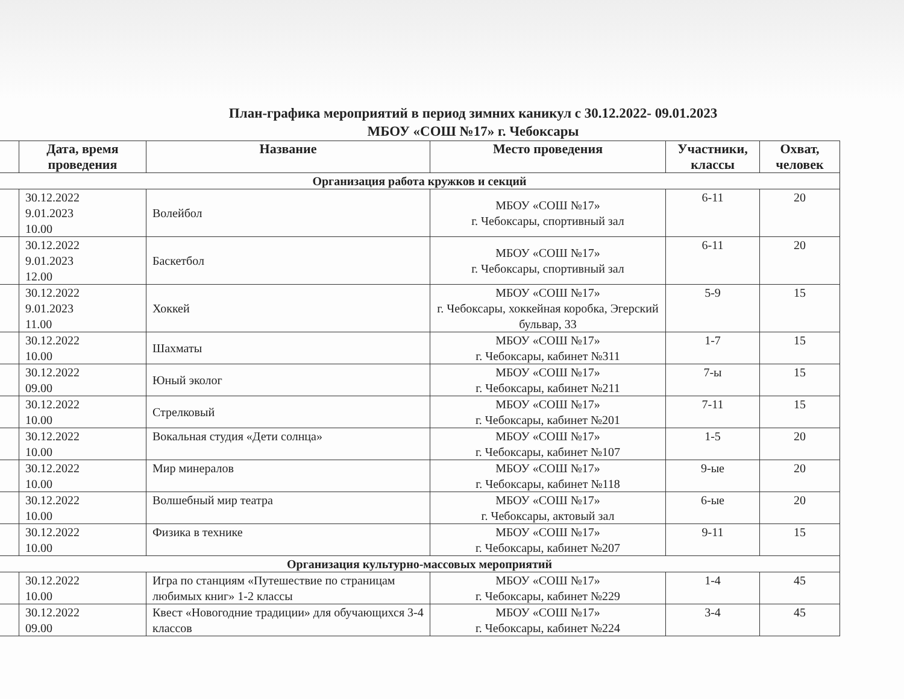План-графика мероприятий в период зимних каникул с 30.12.2022- 09.01.2023
МБОУ «СОШ №17» г. Чебоксары
| | Дата, время проведения | Название | Место проведения | Участники, классы | Охват, человек |
| --- | --- | --- | --- | --- | --- |
| Организация работа кружков и секций | | | | | |
| | 30.12.2022 9.01.2023 10.00 | Волейбол | МБОУ «СОШ №17» г. Чебоксары, спортивный зал | 6-11 | 20 |
| | 30.12.2022 9.01.2023 12.00 | Баскетбол | МБОУ «СОШ №17» г. Чебоксары, спортивный зал | 6-11 | 20 |
| | 30.12.2022 9.01.2023 11.00 | Хоккей | МБОУ «СОШ №17» г. Чебоксары, хоккейная коробка, Эгерский бульвар, 33 | 5-9 | 15 |
| | 30.12.2022 10.00 | Шахматы | МБОУ «СОШ №17» г. Чебоксары, кабинет №311 | 1-7 | 15 |
| | 30.12.2022 09.00 | Юный эколог | МБОУ «СОШ №17» г. Чебоксары, кабинет №211 | 7-ы | 15 |
| | 30.12.2022 10.00 | Стрелковый | МБОУ «СОШ №17» г. Чебоксары, кабинет №201 | 7-11 | 15 |
| | 30.12.2022 10.00 | Вокальная студия «Дети солнца» | МБОУ «СОШ №17» г. Чебоксары, кабинет №107 | 1-5 | 20 |
| | 30.12.2022 10.00 | Мир минералов | МБОУ «СОШ №17» г. Чебоксары, кабинет №118 | 9-ые | 20 |
| | 30.12.2022 10.00 | Волшебный мир театра | МБОУ «СОШ №17» г. Чебоксары, актовый зал | 6-ые | 20 |
| | 30.12.2022 10.00 | Физика в технике | МБОУ «СОШ №17» г. Чебоксары, кабинет №207 | 9-11 | 15 |
| Организация культурно-массовых мероприятий | | | | | |
| | 30.12.2022 10.00 | Игра по станциям «Путешествие по страницам любимых книг» 1-2 классы | МБОУ «СОШ №17» г. Чебоксары, кабинет №229 | 1-4 | 45 |
| | 30.12.2022 09.00 | Квест «Новогодние традиции» для обучающихся 3-4 классов | МБОУ «СОШ №17» г. Чебоксары, кабинет №224 | 3-4 | 45 |